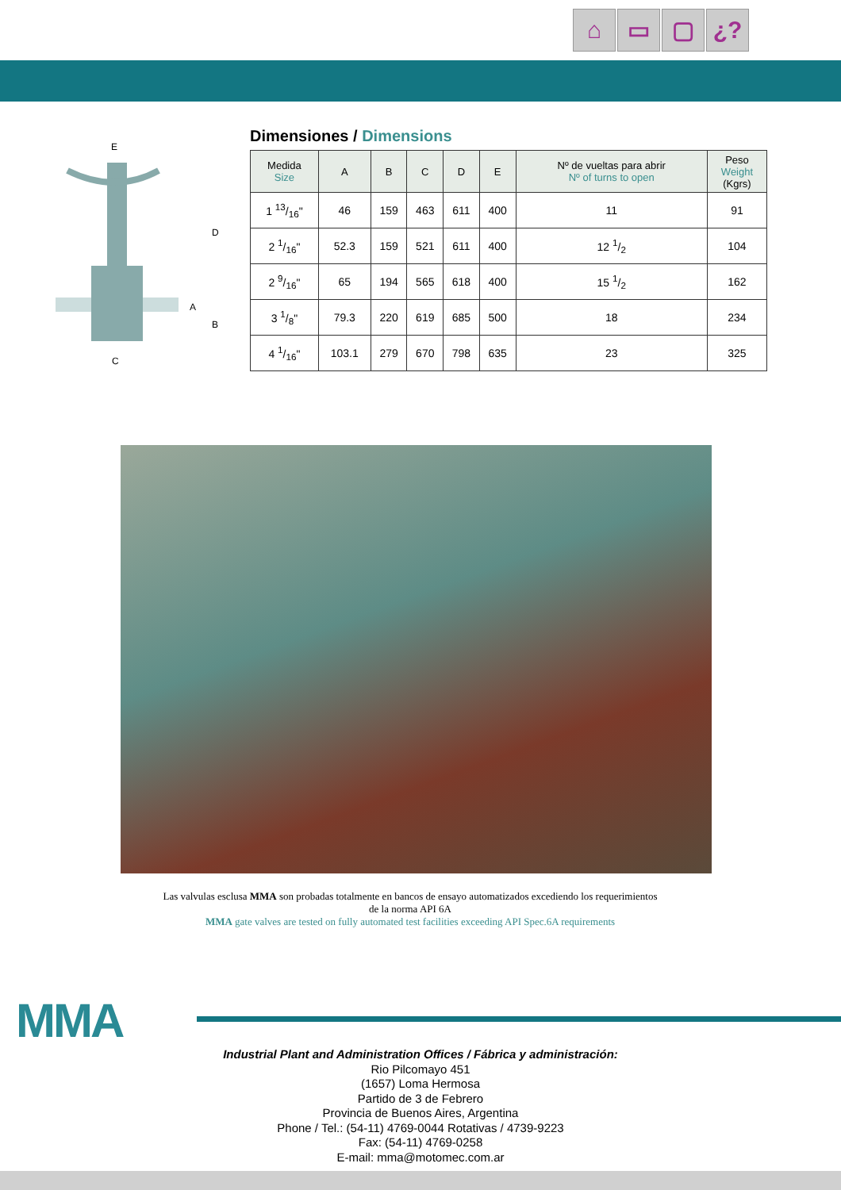⌂ ▭ ▢ ¿?
E
D
A
B
C
Dimensiones / Dimensions
| Medida Size | A | B | C | D | E | Nº de vueltas para abrir Nº of turns to open | Peso Weight (Kgrs) |
| --- | --- | --- | --- | --- | --- | --- | --- |
| 1 13/16" | 46 | 159 | 463 | 611 | 400 | 11 | 91 |
| 2 1/16" | 52.3 | 159 | 521 | 611 | 400 | 12 1/2 | 104 |
| 2 9/16" | 65 | 194 | 565 | 618 | 400 | 15 1/2 | 162 |
| 3 1/8" | 79.3 | 220 | 619 | 685 | 500 | 18 | 234 |
| 4 1/16" | 103.1 | 279 | 670 | 798 | 635 | 23 | 325 |
Las valvulas esclusa MMA son probadas totalmente en bancos de ensayo automatizados excediendo los requerimientos de la norma API 6A
MMA gate valves are tested on fully automated test facilities exceeding API Spec.6A requirements
MMA
Industrial Plant and Administration Offices / Fábrica y administración:
Rio Pilcomayo 451
(1657) Loma Hermosa
Partido de 3 de Febrero
Provincia de Buenos Aires, Argentina
Phone / Tel.: (54-11) 4769-0044 Rotativas / 4739-9223
Fax: (54-11) 4769-0258
E-mail: mma@motomec.com.ar